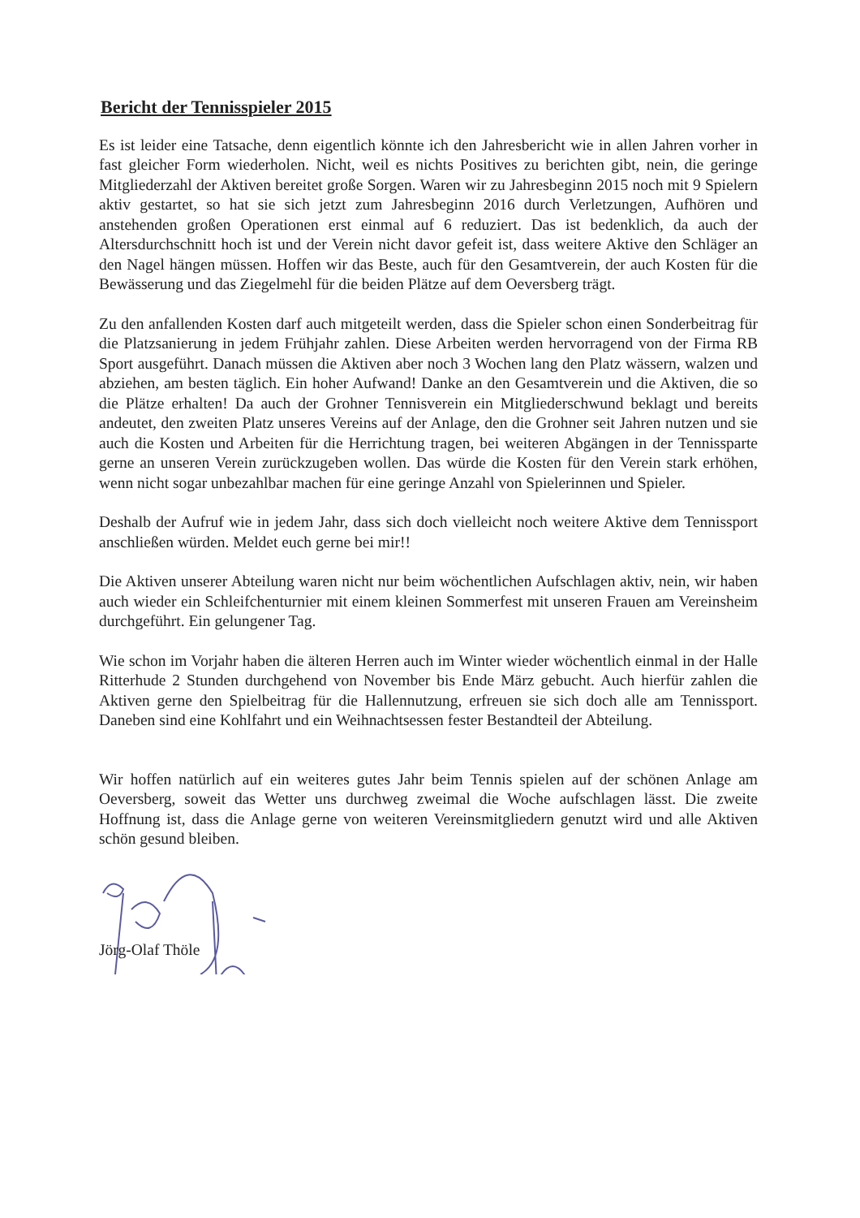Bericht der Tennisspieler 2015
Es ist leider eine Tatsache, denn eigentlich könnte ich den Jahresbericht wie in allen Jahren vorher in fast gleicher Form wiederholen. Nicht, weil es nichts Positives zu berichten gibt, nein, die geringe Mitgliederzahl der Aktiven bereitet große Sorgen. Waren wir zu Jahresbeginn 2015 noch mit 9 Spielern aktiv gestartet, so hat sie sich jetzt zum Jahresbeginn 2016 durch Verletzungen, Aufhören und anstehenden großen Operationen erst einmal auf 6 reduziert. Das ist bedenklich, da auch der Altersdurchschnitt hoch ist und der Verein nicht davor gefeit ist, dass weitere Aktive den Schläger an den Nagel hängen müssen. Hoffen wir das Beste, auch für den Gesamtverein, der auch Kosten für die Bewässerung und das Ziegelmehl für die beiden Plätze auf dem Oeversberg trägt.
Zu den anfallenden Kosten darf auch mitgeteilt werden, dass die Spieler schon einen Sonderbeitrag für die Platzsanierung in jedem Frühjahr zahlen. Diese Arbeiten werden hervorragend von der Firma RB Sport ausgeführt. Danach müssen die Aktiven aber noch 3 Wochen lang den Platz wässern, walzen und abziehen, am besten täglich. Ein hoher Aufwand! Danke an den Gesamtverein und die Aktiven, die so die Plätze erhalten! Da auch der Grohner Tennisverein ein Mitgliederschwund beklagt und bereits andeutet, den zweiten Platz unseres Vereins auf der Anlage, den die Grohner seit Jahren nutzen und sie auch die Kosten und Arbeiten für die Herrichtung tragen, bei weiteren Abgängen in der Tennissparte gerne an unseren Verein zurückzugeben wollen. Das würde die Kosten für den Verein stark erhöhen, wenn nicht sogar unbezahlbar machen für eine geringe Anzahl von Spielerinnen und Spieler.
Deshalb der Aufruf wie in jedem Jahr, dass sich doch vielleicht noch weitere Aktive dem Tennissport anschließen würden. Meldet euch gerne bei mir!!
Die Aktiven unserer Abteilung waren nicht nur beim wöchentlichen Aufschlagen aktiv, nein, wir haben auch wieder ein Schleifchenturnier mit einem kleinen Sommerfest mit unseren Frauen am Vereinsheim durchgeführt. Ein gelungener Tag.
Wie schon im Vorjahr haben die älteren Herren auch im Winter wieder wöchentlich einmal in der Halle Ritterhude 2 Stunden durchgehend von November bis Ende März gebucht. Auch hierfür zahlen die Aktiven gerne den Spielbeitrag für die Hallennutzung, erfreuen sie sich doch alle am Tennissport. Daneben sind eine Kohlfahrt und ein Weihnachtsessen fester Bestandteil der Abteilung.
Wir hoffen natürlich auf ein weiteres gutes Jahr beim Tennis spielen auf der schönen Anlage am Oeversberg, soweit das Wetter uns durchweg zweimal die Woche aufschlagen lässt. Die zweite Hoffnung ist, dass die Anlage gerne von weiteren Vereinsmitgliedern genutzt wird und alle Aktiven schön gesund bleiben.
Jörg-Olaf Thöle